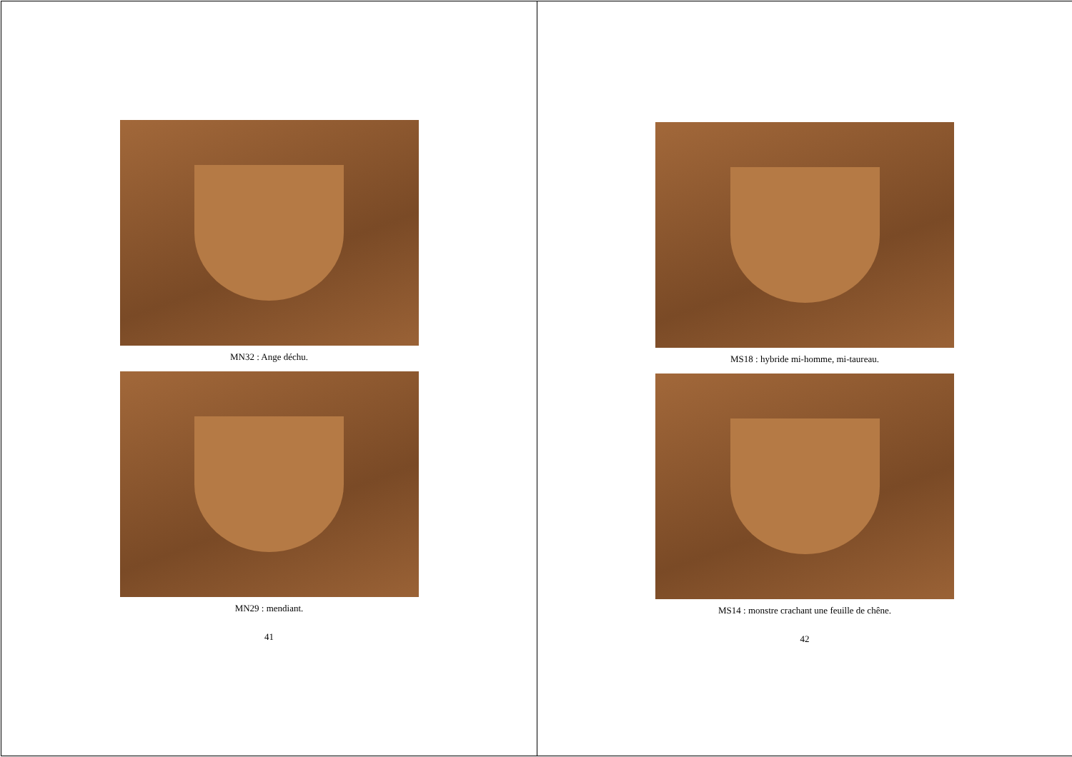MN32 : Ange déchu.
MN29 : mendiant.
41
MS18 : hybride mi-homme, mi-taureau.
MS14 : monstre crachant une feuille de chêne.
42